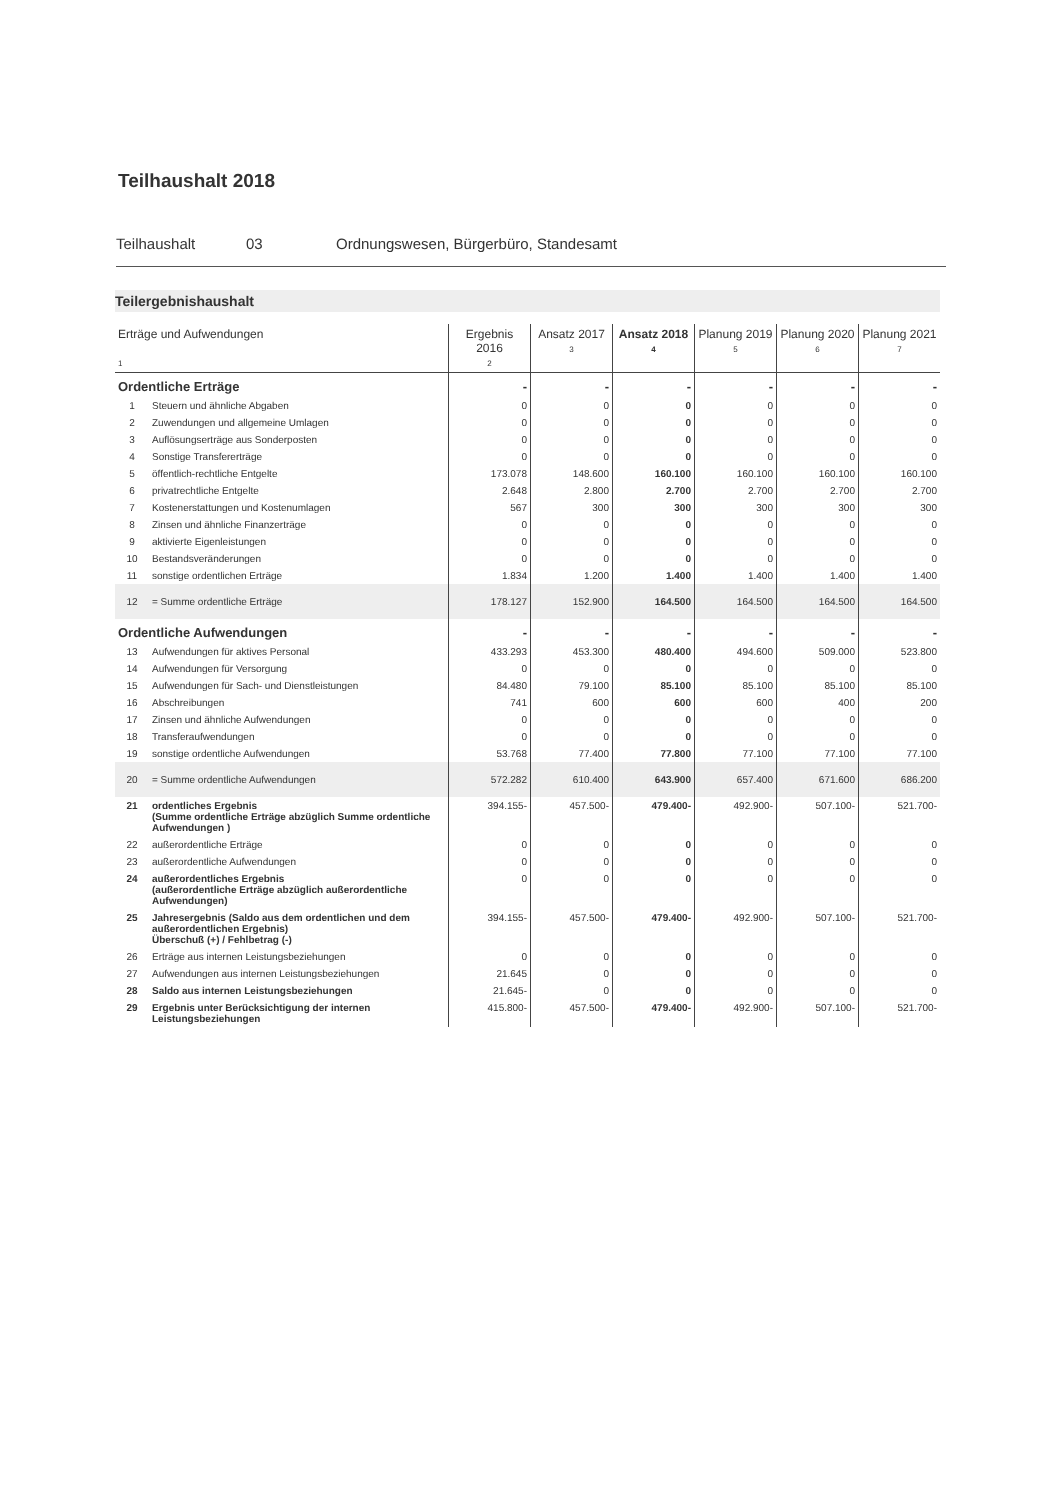Teilhaushalt 2018
Teilhaushalt 03 Ordnungswesen, Bürgerbüro, Standesamt
Teilergebnishaushalt
| Erträge und Aufwendungen 1 | | Ergebnis 2016 2 | Ansatz 2017 3 | Ansatz 2018 4 | Planung 2019 5 | Planung 2020 6 | Planung 2021 7 |
| --- | --- | --- | --- | --- | --- | --- | --- |
| Ordentliche Erträge | | - | - | - | - | - | - |
| 1 | Steuern und ähnliche Abgaben | 0 | 0 | 0 | 0 | 0 | 0 |
| 2 | Zuwendungen und allgemeine Umlagen | 0 | 0 | 0 | 0 | 0 | 0 |
| 3 | Auflösungserträge aus Sonderposten | 0 | 0 | 0 | 0 | 0 | 0 |
| 4 | Sonstige Transfererträge | 0 | 0 | 0 | 0 | 0 | 0 |
| 5 | öffentlich-rechtliche Entgelte | 173.078 | 148.600 | 160.100 | 160.100 | 160.100 | 160.100 |
| 6 | privatrechtliche Entgelte | 2.648 | 2.800 | 2.700 | 2.700 | 2.700 | 2.700 |
| 7 | Kostenerstattungen und Kostenumlagen | 567 | 300 | 300 | 300 | 300 | 300 |
| 8 | Zinsen und ähnliche Finanzerträge | 0 | 0 | 0 | 0 | 0 | 0 |
| 9 | aktivierte Eigenleistungen | 0 | 0 | 0 | 0 | 0 | 0 |
| 10 | Bestandsveränderungen | 0 | 0 | 0 | 0 | 0 | 0 |
| 11 | sonstige ordentlichen Erträge | 1.834 | 1.200 | 1.400 | 1.400 | 1.400 | 1.400 |
| 12 | = Summe ordentliche Erträge | 178.127 | 152.900 | 164.500 | 164.500 | 164.500 | 164.500 |
| Ordentliche Aufwendungen | | - | - | - | - | - | - |
| 13 | Aufwendungen für aktives Personal | 433.293 | 453.300 | 480.400 | 494.600 | 509.000 | 523.800 |
| 14 | Aufwendungen für Versorgung | 0 | 0 | 0 | 0 | 0 | 0 |
| 15 | Aufwendungen für Sach- und Dienstleistungen | 84.480 | 79.100 | 85.100 | 85.100 | 85.100 | 85.100 |
| 16 | Abschreibungen | 741 | 600 | 600 | 600 | 400 | 200 |
| 17 | Zinsen und ähnliche Aufwendungen | 0 | 0 | 0 | 0 | 0 | 0 |
| 18 | Transferaufwendungen | 0 | 0 | 0 | 0 | 0 | 0 |
| 19 | sonstige ordentliche Aufwendungen | 53.768 | 77.400 | 77.800 | 77.100 | 77.100 | 77.100 |
| 20 | = Summe ordentliche Aufwendungen | 572.282 | 610.400 | 643.900 | 657.400 | 671.600 | 686.200 |
| 21 | ordentliches Ergebnis (Summe ordentliche Erträge abzüglich Summe ordentliche Aufwendungen ) | 394.155- | 457.500- | 479.400- | 492.900- | 507.100- | 521.700- |
| 22 | außerordentliche Erträge | 0 | 0 | 0 | 0 | 0 | 0 |
| 23 | außerordentliche Aufwendungen | 0 | 0 | 0 | 0 | 0 | 0 |
| 24 | außerordentliches Ergebnis (außerordentliche Erträge abzüglich außerordentliche Aufwendungen) | 0 | 0 | 0 | 0 | 0 | 0 |
| 25 | Jahresergebnis (Saldo aus dem ordentlichen und dem außerordentlichen Ergebnis) Überschuß (+) / Fehlbetrag (-) | 394.155- | 457.500- | 479.400- | 492.900- | 507.100- | 521.700- |
| 26 | Erträge aus internen Leistungsbeziehungen | 0 | 0 | 0 | 0 | 0 | 0 |
| 27 | Aufwendungen aus internen Leistungsbeziehungen | 21.645 | 0 | 0 | 0 | 0 | 0 |
| 28 | Saldo aus internen Leistungsbeziehungen | 21.645- | 0 | 0 | 0 | 0 | 0 |
| 29 | Ergebnis unter Berücksichtigung der internen Leistungsbeziehungen | 415.800- | 457.500- | 479.400- | 492.900- | 507.100- | 521.700- |